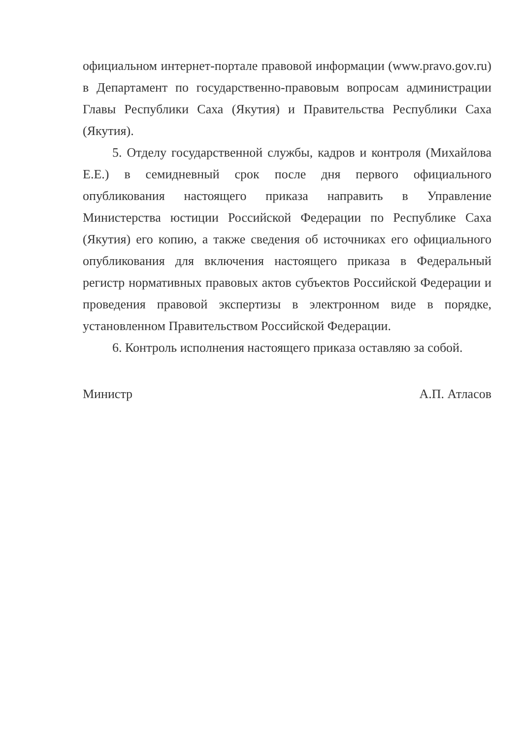официальном интернет-портале правовой информации (www.pravo.gov.ru) в Департамент по государственно-правовым вопросам администрации Главы Республики Саха (Якутия) и Правительства Республики Саха (Якутия).
5. Отделу государственной службы, кадров и контроля (Михайлова Е.Е.) в семидневный срок после дня первого официального опубликования настоящего приказа направить в Управление Министерства юстиции Российской Федерации по Республике Саха (Якутия) его копию, а также сведения об источниках его официального опубликования для включения настоящего приказа в Федеральный регистр нормативных правовых актов субъектов Российской Федерации и проведения правовой экспертизы в электронном виде в порядке, установленном Правительством Российской Федерации.
6. Контроль исполнения настоящего приказа оставляю за собой.
Министр А.П. Атласов